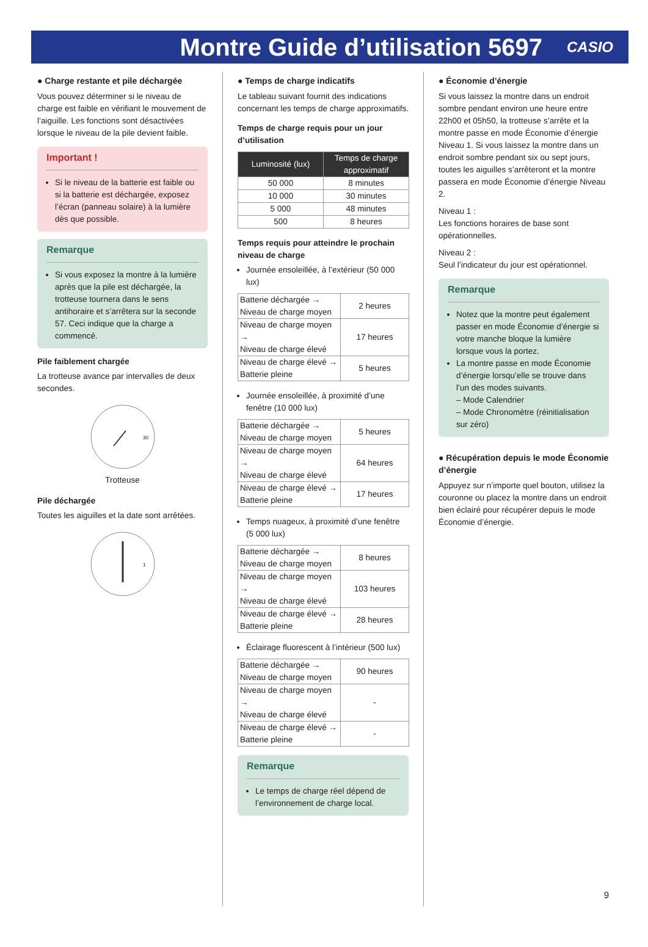Montre Guide d’utilisation 5697
CASIO
● Charge restante et pile déchargée
Vous pouvez déterminer si le niveau de charge est faible en vérifiant le mouvement de l’aiguille. Les fonctions sont désactivées lorsque le niveau de la pile devient faible.
Important !
Si le niveau de la batterie est faible ou si la batterie est déchargée, exposez l’écran (panneau solaire) à la lumière dès que possible.
Remarque
Si vous exposez la montre à la lumière après que la pile est déchargée, la trotteuse tournera dans le sens antihoraire et s’arrêtera sur la seconde 57. Ceci indique que la charge a commencé.
Pile faiblement chargée
La trotteuse avance par intervalles de deux secondes.
30
Trotteuse
Pile déchargée
Toutes les aiguilles et la date sont arrêtées.
1
● Temps de charge indicatifs
Le tableau suivant fournit des indications concernant les temps de charge approximatifs.
Temps de charge requis pour un jour d’utilisation
| Luminosité (lux) | Temps de charge approximatif |
| --- | --- |
| 50 000 | 8 minutes |
| 10 000 | 30 minutes |
| 5 000 | 48 minutes |
| 500 | 8 heures |
Temps requis pour atteindre le prochain niveau de charge
Journée ensoleillée, à l’extérieur (50 000 lux)
| Batterie déchargée → Niveau de charge moyen | 2 heures |
| Niveau de charge moyen → Niveau de charge élevé | 17 heures |
| Niveau de charge élevé → Batterie pleine | 5 heures |
Journée ensoleillée, à proximité d’une fenêtre (10 000 lux)
| Batterie déchargée → Niveau de charge moyen | 5 heures |
| Niveau de charge moyen → Niveau de charge élevé | 64 heures |
| Niveau de charge élevé → Batterie pleine | 17 heures |
Temps nuageux, à proximité d’une fenêtre (5 000 lux)
| Batterie déchargée → Niveau de charge moyen | 8 heures |
| Niveau de charge moyen → Niveau de charge élevé | 103 heures |
| Niveau de charge élevé → Batterie pleine | 28 heures |
Éclairage fluorescent à l’intérieur (500 lux)
| Batterie déchargée → Niveau de charge moyen | 90 heures |
| Niveau de charge moyen → Niveau de charge élevé | - |
| Niveau de charge élevé → Batterie pleine | - |
Remarque
Le temps de charge réel dépend de l’environnement de charge local.
● Économie d’énergie
Si vous laissez la montre dans un endroit sombre pendant environ une heure entre 22h00 et 05h50, la trotteuse s’arrête et la montre passe en mode Économie d’énergie Niveau 1. Si vous laissez la montre dans un endroit sombre pendant six ou sept jours, toutes les aiguilles s’arrêteront et la montre passera en mode Économie d’énergie Niveau 2.
Niveau 1 :
Les fonctions horaires de base sont opérationnelles.
Niveau 2 :
Seul l’indicateur du jour est opérationnel.
Remarque
Notez que la montre peut également passer en mode Économie d’énergie si votre manche bloque la lumière lorsque vous la portez.
La montre passe en mode Économie d’énergie lorsqu’elle se trouve dans l’un des modes suivants.
– Mode Calendrier
– Mode Chronomètre (réinitialisation sur zéro)
● Récupération depuis le mode Économie d’énergie
Appuyez sur n’importe quel bouton, utilisez la couronne ou placez la montre dans un endroit bien éclairé pour récupérer depuis le mode Économie d’énergie.
9